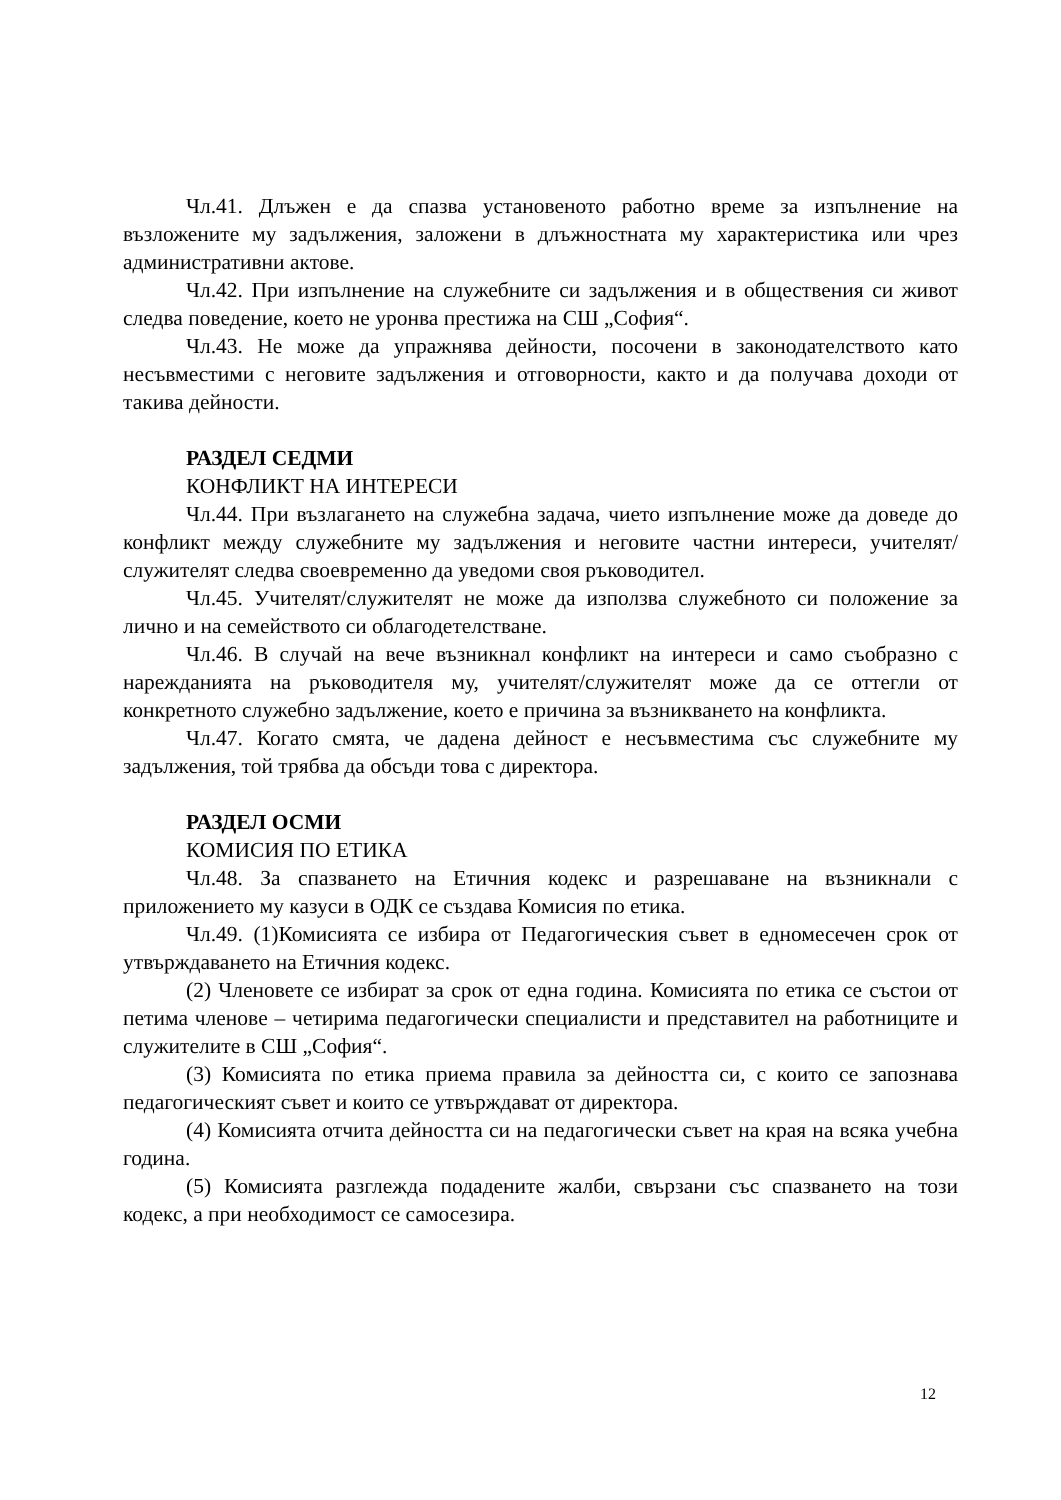Чл.41. Длъжен е да спазва установеното работно време за изпълнение на възложените му задължения, заложени в длъжностната му характеристика или чрез административни актове.
Чл.42. При изпълнение на служебните си задължения и в обществения си живот следва поведение, което не уронва престижа на СШ „София“.
Чл.43. Не може да упражнява дейности, посочени в законодателството като несъвместими с неговите задължения и отговорности, както и да получава доходи от такива дейности.
РАЗДЕЛ СЕДМИ
КОНФЛИКТ НА ИНТЕРЕСИ
Чл.44. При възлагането на служебна задача, чието изпълнение може да доведе до конфликт между служебните му задължения и неговите частни интереси, учителят/служителят следва своевременно да уведоми своя ръководител.
Чл.45. Учителят/служителят не може да използва служебното си положение за лично и на семейството си облагодетелстване.
Чл.46. В случай на вече възникнал конфликт на интереси и само съобразно с нарежданията на ръководителя му, учителят/служителят може да се оттегли от конкретното служебно задължение, което е причина за възникването на конфликта.
Чл.47. Когато смята, че дадена дейност е несъвместима със служебните му задължения, той трябва да обсъди това с директора.
РАЗДЕЛ ОСМИ
КОМИСИЯ ПО ЕТИКА
Чл.48. За спазването на Етичния кодекс и разрешаване на възникнали с приложението му казуси в ОДК се създава Комисия по етика.
Чл.49. (1)Комисията се избира от Педагогическия съвет в едномесечен срок от утвърждаването на Етичния кодекс.
(2) Членовете се избират за срок от една година. Комисията по етика се състои от петима членове – четирима педагогически специалисти и представител на работниците и служителите в СШ „София“.
(3) Комисията по етика приема правила за дейността си, с които се запознава педагогическият съвет и които се утвърждават от директора.
(4) Комисията отчита дейността си на педагогически съвет на края на всяка учебна година.
(5) Комисията разглежда подадените жалби, свързани със спазването на този кодекс, а при необходимост се самосезира.
12